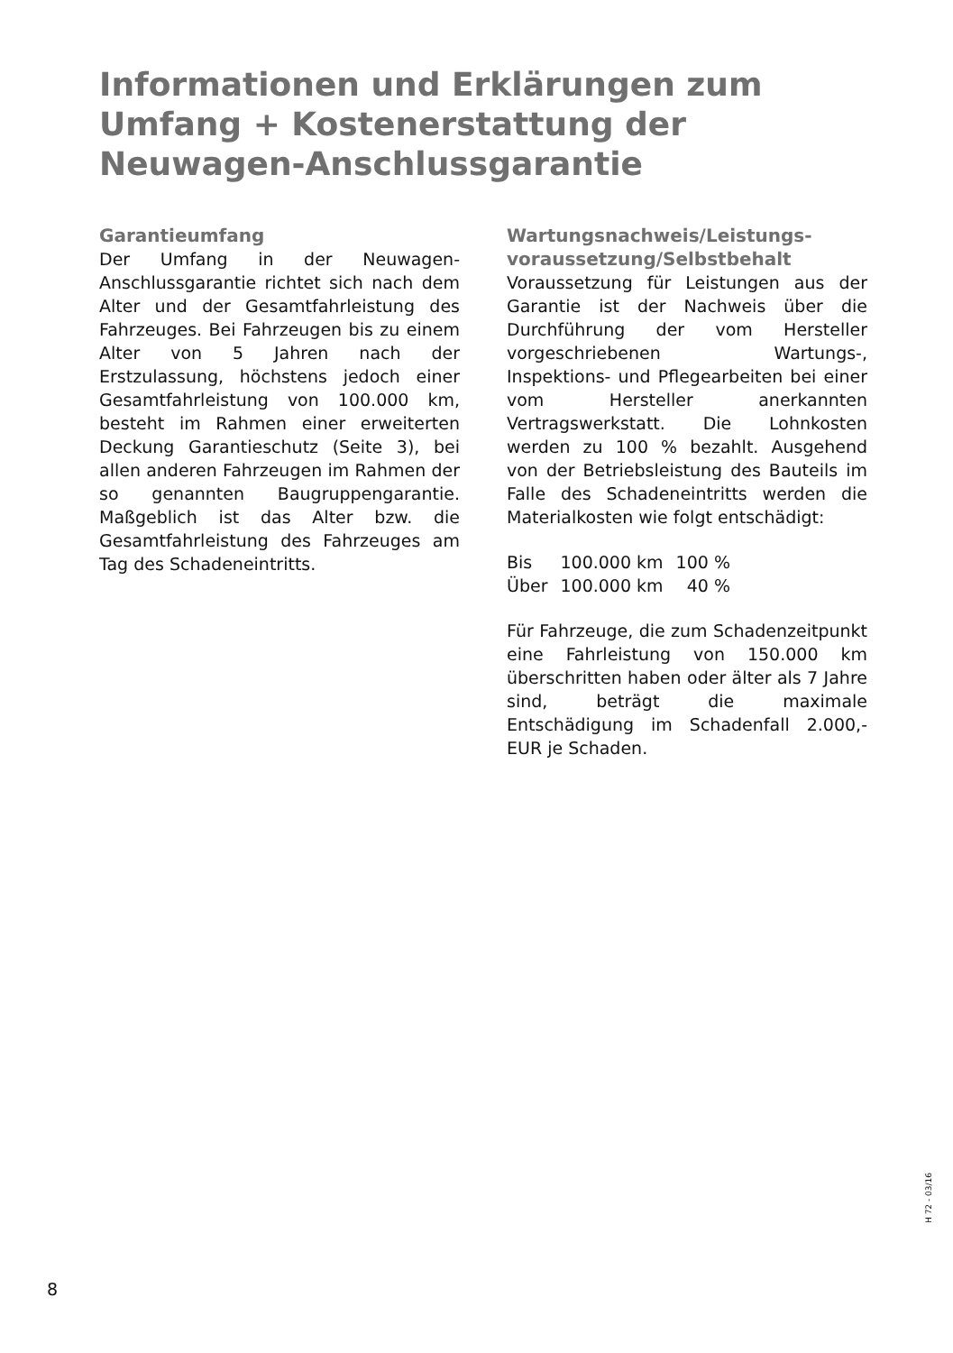Informationen und Erklärungen zum Umfang + Kostenerstattung der Neuwagen-Anschluss­garantie
Garantieumfang
Der Umfang in der Neuwagen-Anschlussgarantie richtet sich nach dem Alter und der Gesamtfahrleistung des Fahrzeuges. Bei Fahrzeugen bis zu einem Alter von 5 Jahren nach der Erstzulassung, höchstens jedoch einer Gesamtfahrleistung von 100.000 km, besteht im Rahmen einer erweiterten Deckung Garantieschutz (Seite 3), bei allen anderen Fahrzeugen im Rahmen der so genannten Baugruppengarantie. Maßgeblich ist das Alter bzw. die Gesamtfahrleistung des Fahrzeuges am Tag des Schadeneintritts.
Wartungsnachweis/Leistungs­voraussetzung/Selbstbehalt
Voraussetzung für Leistungen aus der Garantie ist der Nachweis über die Durchführung der vom Hersteller vorgeschriebenen Wartungs-, Inspektions- und Pflegearbeiten bei einer vom Hersteller anerkannten Vertragswerkstatt. Die Lohnkosten werden zu 100 % bezahlt. Ausgehend von der Betriebsleistung des Bauteils im Falle des Schadeneintritts werden die Materialkosten wie folgt entschädigt:
| Bis | 100.000 km | 100 % |
| Über | 100.000 km | 40 % |
Für Fahrzeuge, die zum Schadenzeitpunkt eine Fahrleistung von 150.000 km überschritten haben oder älter als 7 Jahre sind, beträgt die maximale Entschädigung im Schadenfall 2.000,- EUR je Schaden.
H 72 - 03/16
8